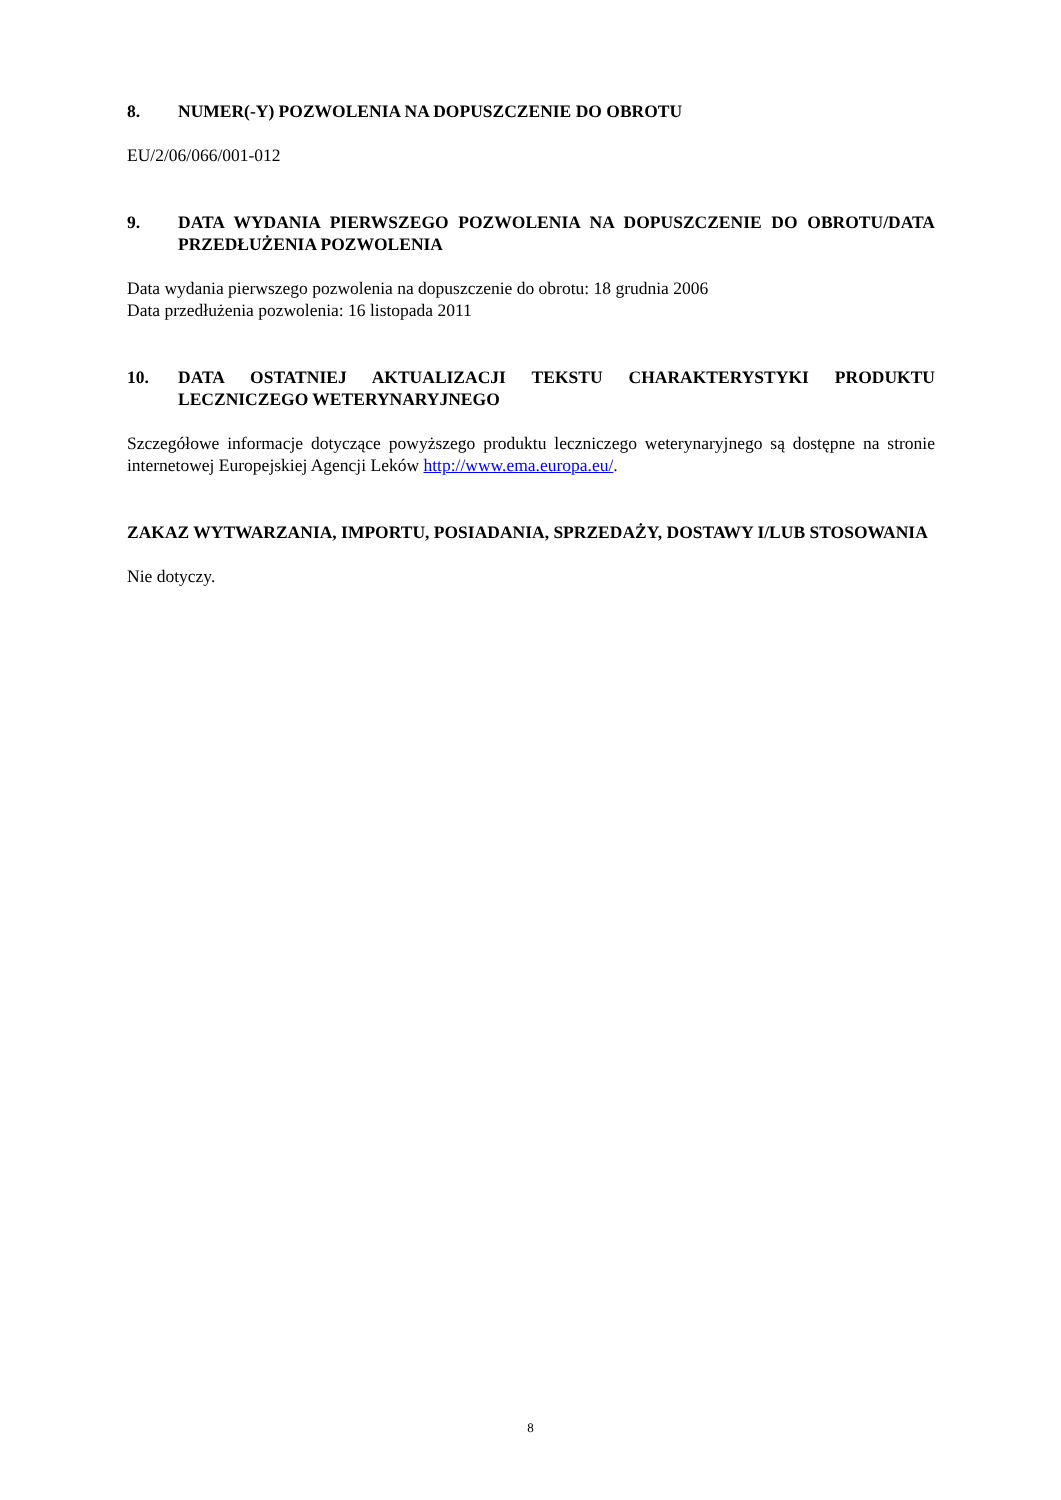8. NUMER(-Y) POZWOLENIA NA DOPUSZCZENIE DO OBROTU
EU/2/06/066/001-012
9. DATA WYDANIA PIERWSZEGO POZWOLENIA NA DOPUSZCZENIE DO OBROTU/DATA PRZEDŁUŻENIA POZWOLENIA
Data wydania pierwszego pozwolenia na dopuszczenie do obrotu: 18 grudnia 2006
Data przedłużenia pozwolenia: 16 listopada 2011
10. DATA OSTATNIEJ AKTUALIZACJI TEKSTU CHARAKTERYSTYKI PRODUKTU LECZNICZEGO WETERYNARYJNEGO
Szczegółowe informacje dotyczące powyższego produktu leczniczego weterynaryjnego są dostępne na stronie internetowej Europejskiej Agencji Leków http://www.ema.europa.eu/.
ZAKAZ WYTWARZANIA, IMPORTU, POSIADANIA, SPRZEDAŻY, DOSTAWY I/LUB STOSOWANIA
Nie dotyczy.
8